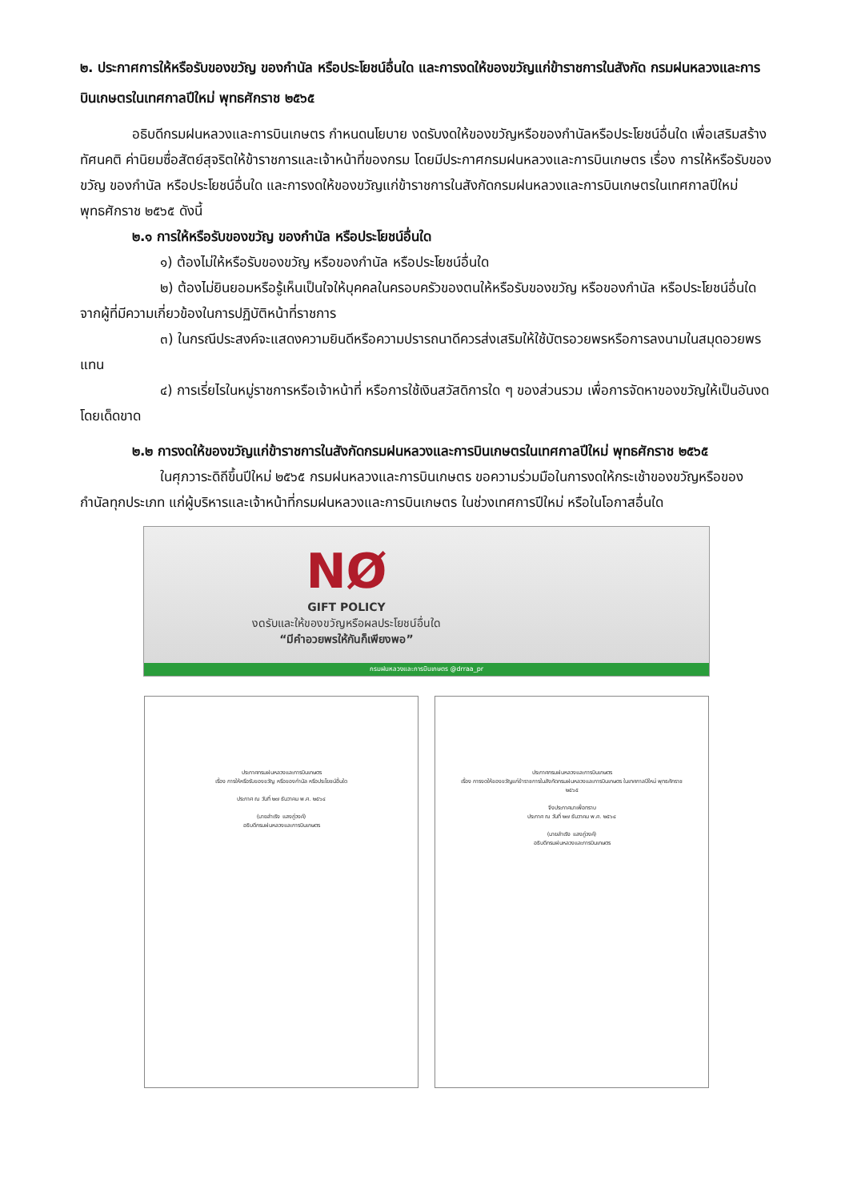๒. ประกาศการให้หรือรับของขวัญ ของกำนัล หรือประโยชน์อื่นใด และการงดให้ของขวัญแก่ข้าราชการในสังกัด กรมฝนหลวงและการบินเกษตรในเทศกาลปีใหม่ พุทธศักราช ๒๕๖๕
อธิบดีกรมฝนหลวงและการบินเกษตร กำหนดนโยบาย งดรับงดให้ของขวัญหรือของกำนัลหรือประโยชน์อื่นใด เพื่อเสริมสร้างทัศนคติ ค่านิยมซื่อสัตย์สุจริตให้ข้าราชการและเจ้าหน้าที่ของกรม โดยมีประกาศกรมฝนหลวงและการบินเกษตร เรื่อง การให้หรือรับของขวัญ ของกำนัล หรือประโยชน์อื่นใด และการงดให้ของขวัญแก่ข้าราชการในสังกัดกรมฝนหลวงและการบินเกษตรในเทศกาลปีใหม่ พุทธศักราช ๒๕๖๕ ดังนี้
๒.๑ การให้หรือรับของขวัญ ของกำนัล หรือประโยชน์อื่นใด
๑) ต้องไม่ให้หรือรับของขวัญ หรือของกำนัล หรือประโยชน์อื่นใด
๒) ต้องไม่ยินยอมหรือรู้เห็นเป็นใจให้บุคคลในครอบครัวของตนให้หรือรับของขวัญ หรือของกำนัล หรือประโยชน์อื่นใดจากผู้ที่มีความเกี่ยวข้องในการปฏิบัติหน้าที่ราชการ
๓) ในกรณีประสงค์จะแสดงความยินดีหรือความปรารถนาดีควรส่งเสริมให้ใช้บัตรอวยพรหรือการลงนามในสมุดอวยพรแทน
๔) การเรี่ยไรในหมู่ราชการหรือเจ้าหน้าที่ หรือการใช้เงินสวัสดิการใด ๆ ของส่วนรวม เพื่อการจัดหาของขวัญให้เป็นอันงดโดยเด็ดขาด
๒.๒ การงดให้ของขวัญแก่ข้าราชการในสังกัดกรมฝนหลวงและการบินเกษตรในเทศกาลปีใหม่ พุทธศักราช ๒๕๖๕
ในศุภวาระดิถีขึ้นปีใหม่ ๒๕๖๕ กรมฝนหลวงและการบินเกษตร ขอความร่วมมือในการงดให้กระเช้าของขวัญหรือของกำนัลทุกประเภท แก่ผู้บริหารและเจ้าหน้าที่กรมฝนหลวงและการบินเกษตร ในช่วงเทศการปีใหม่ หรือในโอกาสอื่นใด
NØ
GIFT POLICY
งดรับและให้ของขวัญหรือผลประโยชน์อื่นใด
“มีคำอวยพรให้กันก็เพียงพอ”
กรมฝนหลวงและการบินเกษตร @drraa_pr
ประกาศกรมฝนหลวงและการบินเกษตร
เรื่อง การให้หรือรับของขวัญ หรือของกำนัล หรือประโยชน์อื่นใด
ประกาศ ณ วันที่ ๒๗ ธันวาคม พ.ศ. ๒๕๖๔
(นายสำเริง แสงภู่วงค์)
อธิบดีกรมฝนหลวงและการบินเกษตร
ประกาศกรมฝนหลวงและการบินเกษตร
เรื่อง การงดให้ของขวัญแก่ข้าราชการในสังกัดกรมฝนหลวงและการบินเกษตร ในเทศกาลปีใหม่ พุทธศักราช ๒๕๖๕
จึงประกาศมาเพื่อทราบ
ประกาศ ณ วันที่ ๒๗ ธันวาคม พ.ศ. ๒๕๖๔
(นายสำเริง แสงภู่วงค์)
อธิบดีกรมฝนหลวงและการบินเกษตร